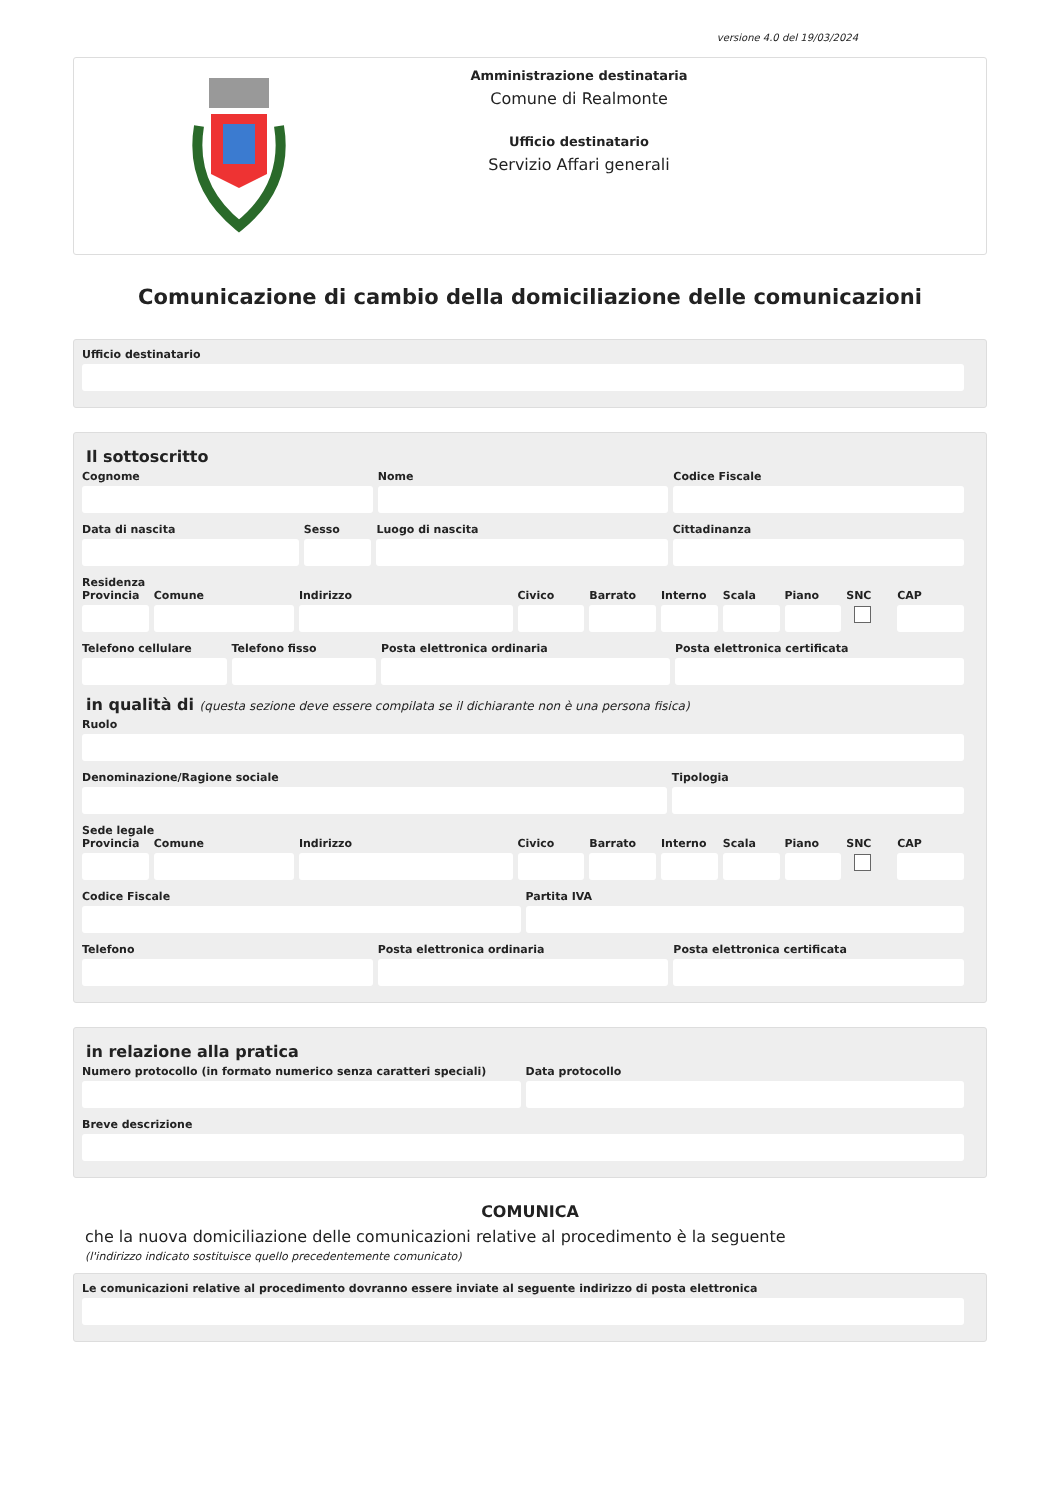versione 4.0 del 19/03/2024
Amministrazione destinataria
Comune di Realmonte
Ufficio destinatario
Servizio Affari generali
Comunicazione di cambio della domiciliazione delle comunicazioni
Ufficio destinatario
Il sottoscritto
Cognome Nome Codice Fiscale
Data di nascita Sesso Luogo di nascita Cittadinanza
Residenza
Provincia Comune Indirizzo Civico Barrato Interno Scala Piano SNC CAP
Telefono cellulare Telefono fisso Posta elettronica ordinaria Posta elettronica certificata
in qualità di (questa sezione deve essere compilata se il dichiarante non è una persona fisica)
Ruolo
Denominazione/Ragione sociale Tipologia
Sede legale
Provincia Comune Indirizzo Civico Barrato Interno Scala Piano SNC CAP
Codice Fiscale Partita IVA
Telefono Posta elettronica ordinaria Posta elettronica certificata
in relazione alla pratica
Numero protocollo (in formato numerico senza caratteri speciali)
Data protocollo
Breve descrizione
COMUNICA
che la nuova domiciliazione delle comunicazioni relative al procedimento è la seguente
(l'indirizzo indicato sostituisce quello precedentemente comunicato)
Le comunicazioni relative al procedimento dovranno essere inviate al seguente indirizzo di posta elettronica